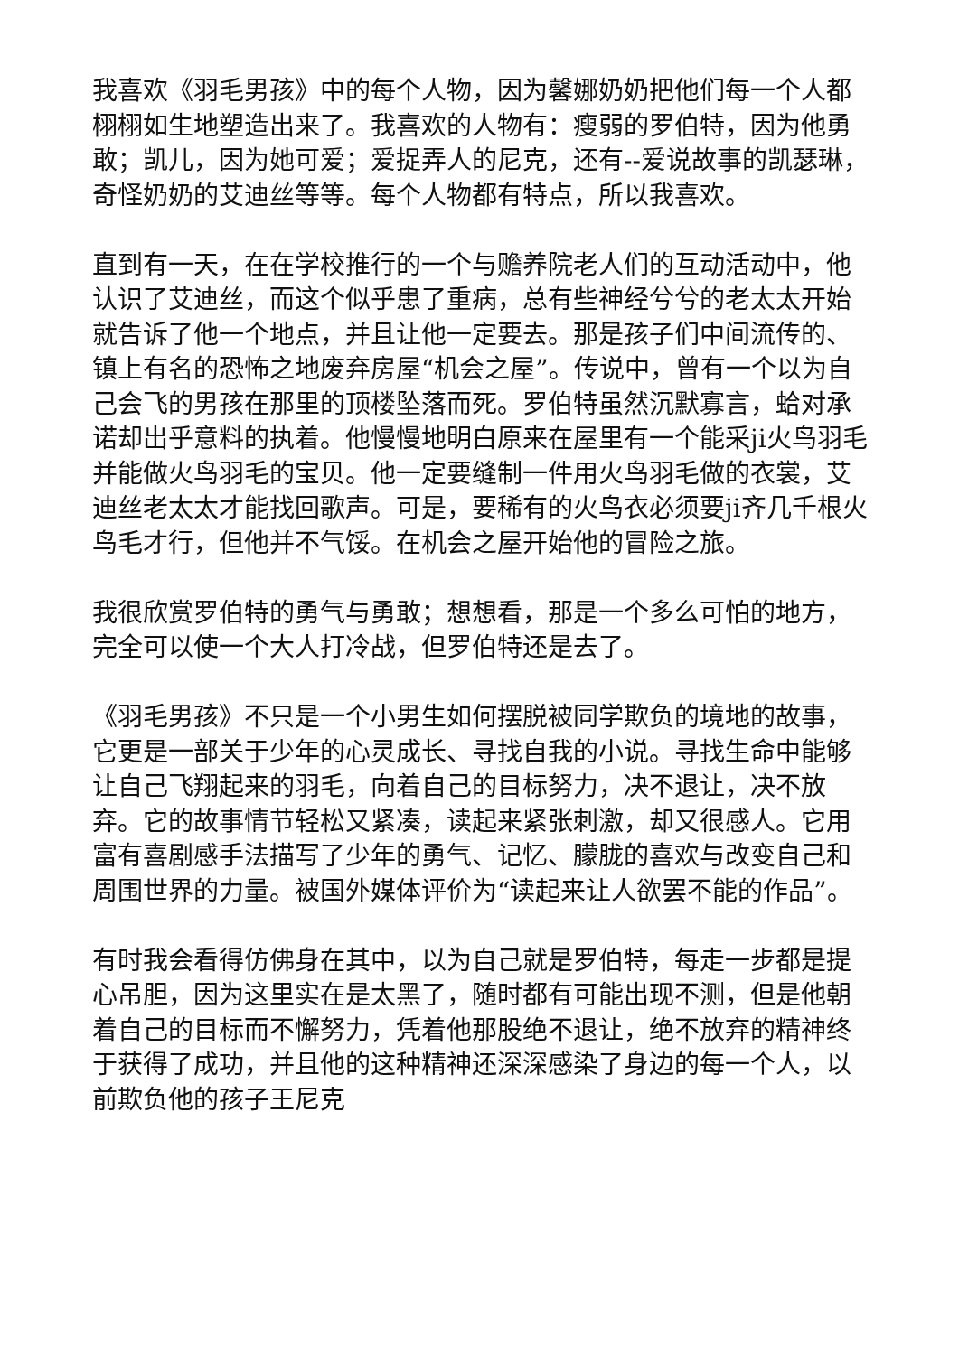我喜欢《羽毛男孩》中的每个人物，因为馨娜奶奶把他们每一个人都栩栩如生地塑造出来了。我喜欢的人物有：瘦弱的罗伯特，因为他勇敢；凯儿，因为她可爱；爱捉弄人的尼克，还有--爱说故事的凯瑟琳，奇怪奶奶的艾迪丝等等。每个人物都有特点，所以我喜欢。
直到有一天，在在学校推行的一个与赡养院老人们的互动活动中，他认识了艾迪丝，而这个似乎患了重病，总有些神经兮兮的老太太开始就告诉了他一个地点，并且让他一定要去。那是孩子们中间流传的、镇上有名的恐怖之地废弃房屋“机会之屋”。传说中，曾有一个以为自己会飞的男孩在那里的顶楼坠落而死。罗伯特虽然沉默寡言，蛤对承诺却出乎意料的执着。他慢慢地明白原来在屋里有一个能采ji火鸟羽毛并能做火鸟羽毛的宝贝。他一定要缝制一件用火鸟羽毛做的衣裳，艾迪丝老太太才能找回歌声。可是，要稀有的火鸟衣必须要ji齐几千根火鸟毛才行，但他并不气馁。在机会之屋开始他的冒险之旅。
我很欣赏罗伯特的勇气与勇敢；想想看，那是一个多么可怕的地方，完全可以使一个大人打冷战，但罗伯特还是去了。
《羽毛男孩》不只是一个小男生如何摆脱被同学欺负的境地的故事，它更是一部关于少年的心灵成长、寻找自我的小说。寻找生命中能够让自己飞翔起来的羽毛，向着自己的目标努力，决不退让，决不放弃。它的故事情节轻松又紧凑，读起来紧张刺激，却又很感人。它用富有喜剧感手法描写了少年的勇气、记忆、朦胧的喜欢与改变自己和周围世界的力量。被国外媒体评价为“读起来让人欲罢不能的作品”。
有时我会看得仿佛身在其中，以为自己就是罗伯特，每走一步都是提心吊胆，因为这里实在是太黑了，随时都有可能出现不测，但是他朝着自己的目标而不懈努力，凭着他那股绝不退让，绝不放弃的精神终于获得了成功，并且他的这种精神还深深感染了身边的每一个人，以前欺负他的孩子王尼克